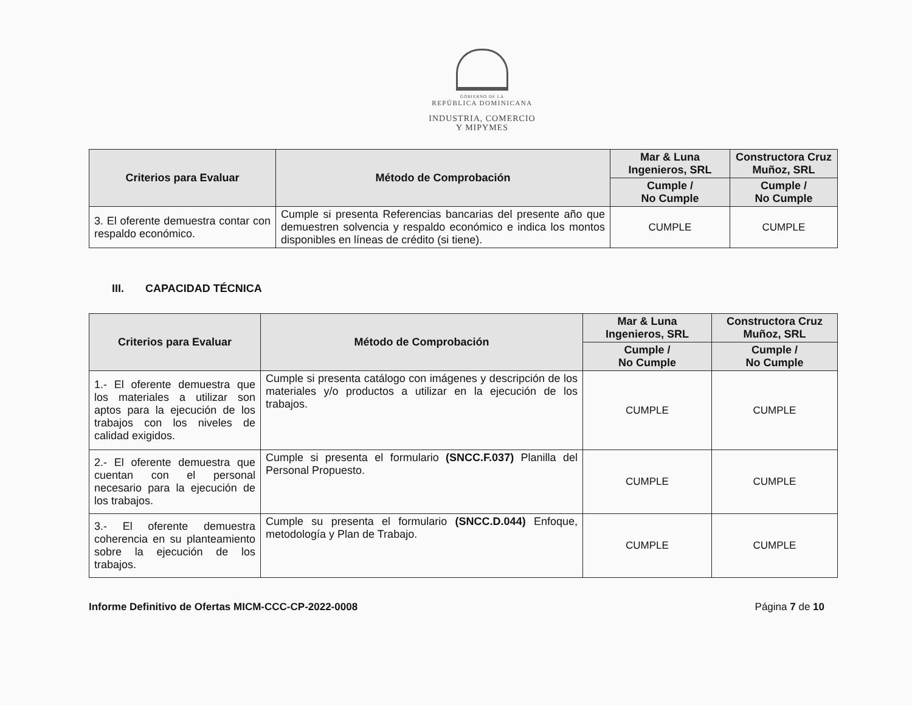GOBIERNO DE LA
REPÚBLICA DOMINICANA
INDUSTRIA, COMERCIO
Y MIPYMES
| Criterios para Evaluar | Método de Comprobación | Mar & Luna Ingenieros, SRL | Constructora Cruz Muñoz, SRL |
| --- | --- | --- | --- |
| | | Cumple / No Cumple | Cumple / No Cumple |
| 3. El oferente demuestra contar con respaldo económico. | Cumple si presenta Referencias bancarias del presente año que demuestren solvencia y respaldo económico e indica los montos disponibles en líneas de crédito (si tiene). | CUMPLE | CUMPLE |
III. CAPACIDAD TÉCNICA
| Criterios para Evaluar | Método de Comprobación | Mar & Luna Ingenieros, SRL | Constructora Cruz Muñoz, SRL |
| --- | --- | --- | --- |
| | | Cumple / No Cumple | Cumple / No Cumple |
| 1.- El oferente demuestra que los materiales a utilizar son aptos para la ejecución de los trabajos con los niveles de calidad exigidos. | Cumple si presenta catálogo con imágenes y descripción de los materiales y/o productos a utilizar en la ejecución de los trabajos. | CUMPLE | CUMPLE |
| 2.- El oferente demuestra que cuentan con el personal necesario para la ejecución de los trabajos. | Cumple si presenta el formulario (SNCC.F.037) Planilla del Personal Propuesto. | CUMPLE | CUMPLE |
| 3.- El oferente demuestra coherencia en su planteamiento sobre la ejecución de los trabajos. | Cumple su presenta el formulario (SNCC.D.044) Enfoque, metodología y Plan de Trabajo. | CUMPLE | CUMPLE |
Informe Definitivo de Ofertas MICM-CCC-CP-2022-0008 Página 7 de 10